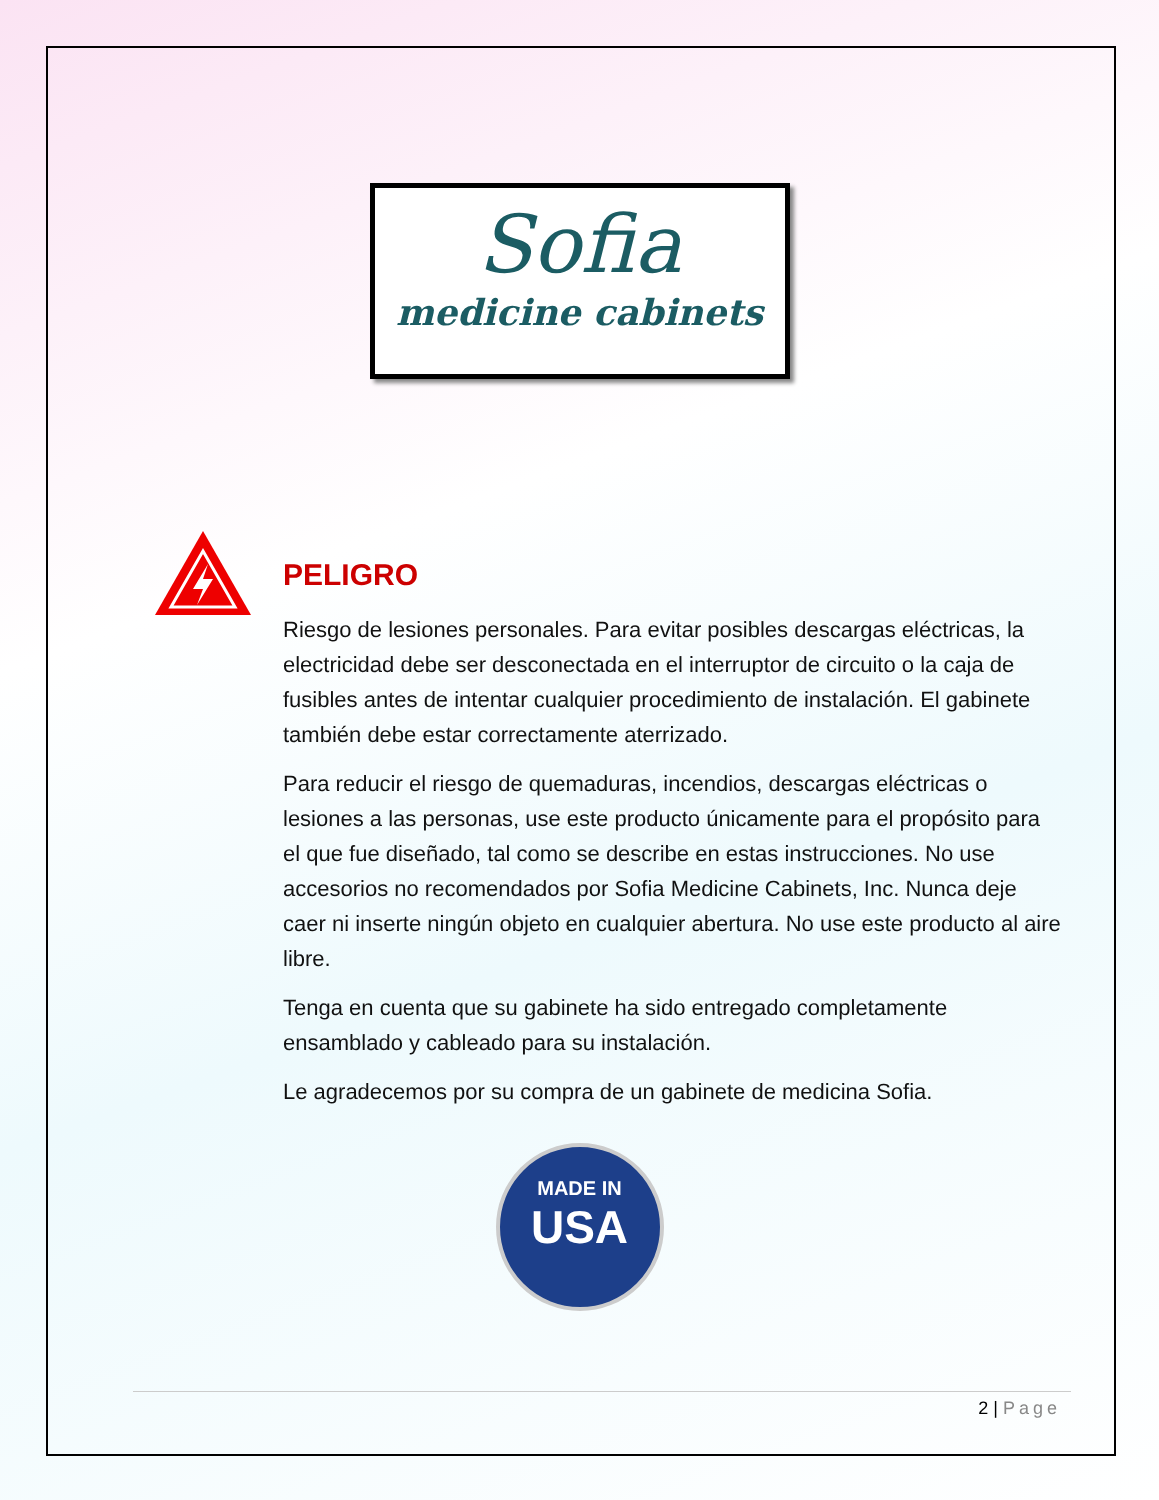Sofia
medicine cabinets
PELIGRO
Riesgo de lesiones personales. Para evitar posibles descargas eléctricas, la electricidad debe ser desconectada en el interruptor de circuito o la caja de fusibles antes de intentar cualquier procedimiento de instalación. El gabinete también debe estar correctamente aterrizado.
Para reducir el riesgo de quemaduras, incendios, descargas eléctricas o lesiones a las personas, use este producto únicamente para el propósito para el que fue diseñado, tal como se describe en estas instrucciones. No use accesorios no recomendados por Sofia Medicine Cabinets, Inc. Nunca deje caer ni inserte ningún objeto en cualquier abertura. No use este producto al aire libre.
Tenga en cuenta que su gabinete ha sido entregado completamente ensamblado y cableado para su instalación.
Le agradecemos por su compra de un gabinete de medicina Sofia.
MADE IN
USA
2 | Page